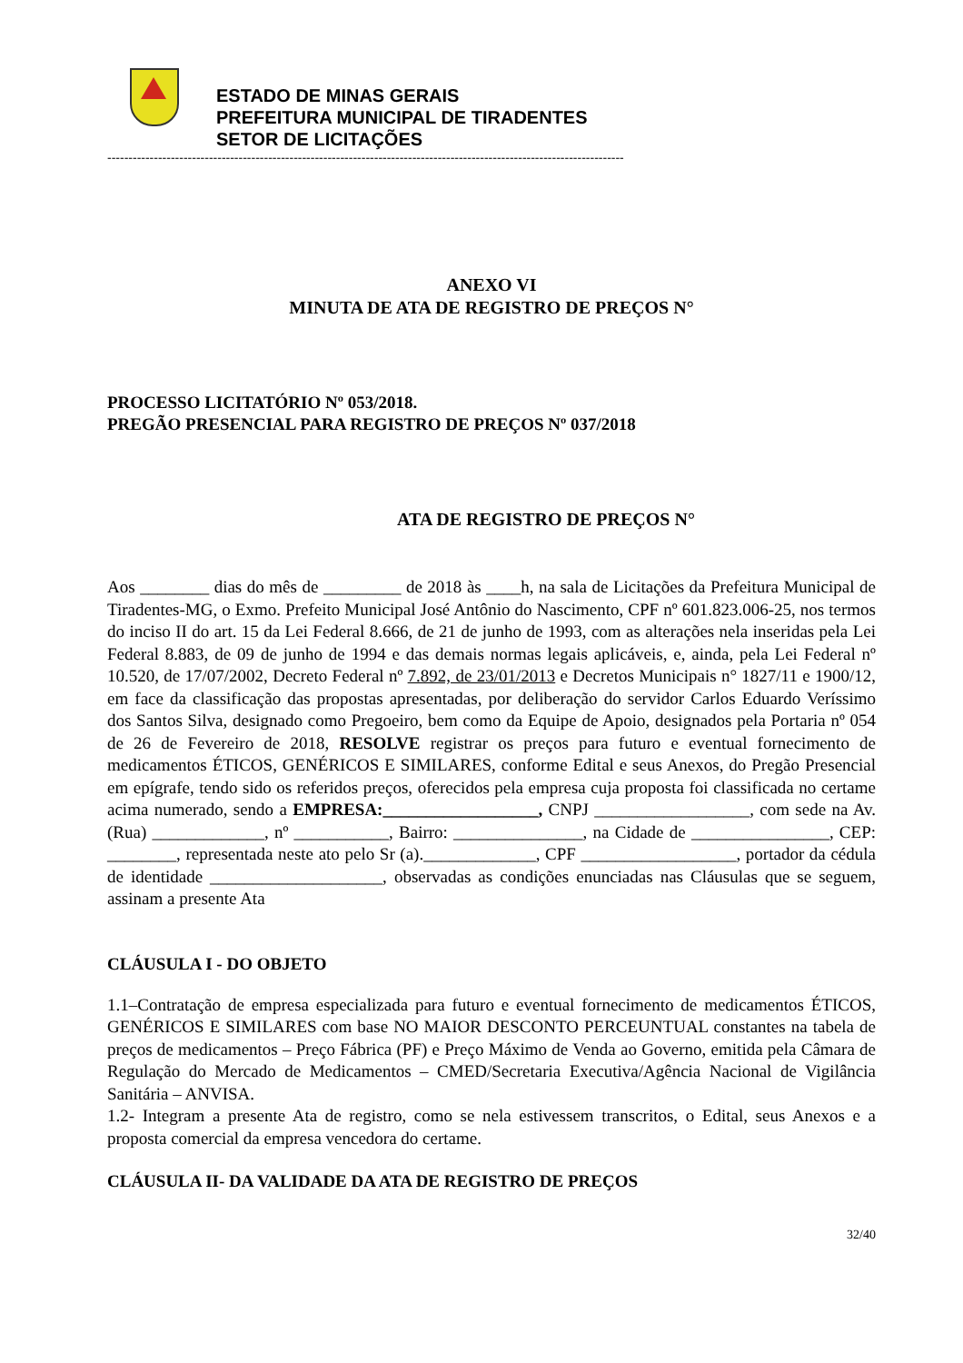ESTADO DE MINAS GERAIS
PREFEITURA MUNICIPAL DE TIRADENTES
SETOR DE LICITAÇÕES
--------------------------------------------------------------------------------------------------------------------------
ANEXO VI
MINUTA DE ATA DE REGISTRO DE PREÇOS N°
PROCESSO LICITATÓRIO Nº 053/2018.
PREGÃO PRESENCIAL PARA REGISTRO DE PREÇOS Nº 037/2018
ATA DE REGISTRO DE PREÇOS N°
Aos ________ dias do mês de _________ de 2018 às ____h, na sala de Licitações da Prefeitura Municipal de Tiradentes-MG, o Exmo. Prefeito Municipal José Antônio do Nascimento, CPF nº 601.823.006-25, nos termos do inciso II do art. 15 da Lei Federal 8.666, de 21 de junho de 1993, com as alterações nela inseridas pela Lei Federal 8.883, de 09 de junho de 1994 e das demais normas legais aplicáveis, e, ainda, pela Lei Federal nº 10.520, de 17/07/2002, Decreto Federal nº 7.892, de 23/01/2013 e Decretos Municipais n° 1827/11 e 1900/12, em face da classificação das propostas apresentadas, por deliberação do servidor Carlos Eduardo Veríssimo dos Santos Silva, designado como Pregoeiro, bem como da Equipe de Apoio, designados pela Portaria nº 054 de 26 de Fevereiro de 2018, RESOLVE registrar os preços para futuro e eventual fornecimento de medicamentos ÉTICOS, GENÉRICOS E SIMILARES, conforme Edital e seus Anexos, do Pregão Presencial em epígrafe, tendo sido os referidos preços, oferecidos pela empresa cuja proposta foi classificada no certame acima numerado, sendo a EMPRESA:__________________, CNPJ __________________, com sede na Av. (Rua) _____________, nº ___________, Bairro: _______________, na Cidade de ________________, CEP: ________, representada neste ato pelo Sr (a)._____________, CPF __________________, portador da cédula de identidade ____________________, observadas as condições enunciadas nas Cláusulas que se seguem, assinam a presente Ata
CLÁUSULA I - DO OBJETO
1.1–Contratação de empresa especializada para futuro e eventual fornecimento de medicamentos ÉTICOS, GENÉRICOS E SIMILARES com base NO MAIOR DESCONTO PERCEUNTUAL constantes na tabela de preços de medicamentos – Preço Fábrica (PF) e Preço Máximo de Venda ao Governo, emitida pela Câmara de Regulação do Mercado de Medicamentos – CMED/Secretaria Executiva/Agência Nacional de Vigilância Sanitária – ANVISA.
1.2- Integram a presente Ata de registro, como se nela estivessem transcritos, o Edital, seus Anexos e a proposta comercial da empresa vencedora do certame.
CLÁUSULA II- DA VALIDADE DA ATA DE REGISTRO DE PREÇOS
32/40